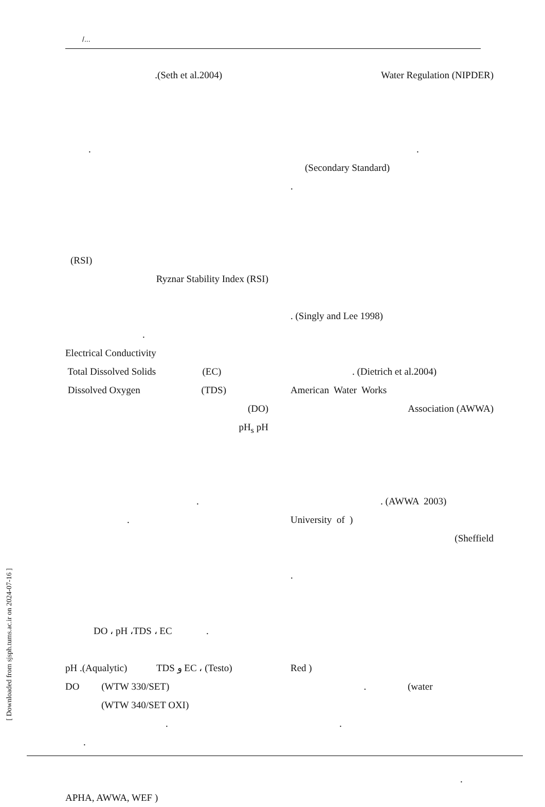/...
.(Seth et al.2004)
.
(RSI)
Ryznar Stability Index (RSI)
.
Electrical Conductivity
Total Dissolved Solids (EC)
Dissolved Oxygen (TDS)
(DO)
pH<sub>s</sub> pH
.
.
DO ، pH ،TDS ، EC .
pH .(Aqualytic) TDS و EC ، (Testo)
DO (WTW 330/SET)
(WTW 340/SET OXI)
.
.
APHA, AWWA, WEF )
Water Regulation (NIPDER)
.
(Secondary Standard)
.
. (Singly and Lee 1998)
. (Dietrich et al.2004)
American Water Works
Association (AWWA)
. (AWWA 2003)
University of )
(Sheffield
.
Red )
. (water
.
.
[ Downloaded from sjsph.tums.ac.ir on 2024-07-16 ]